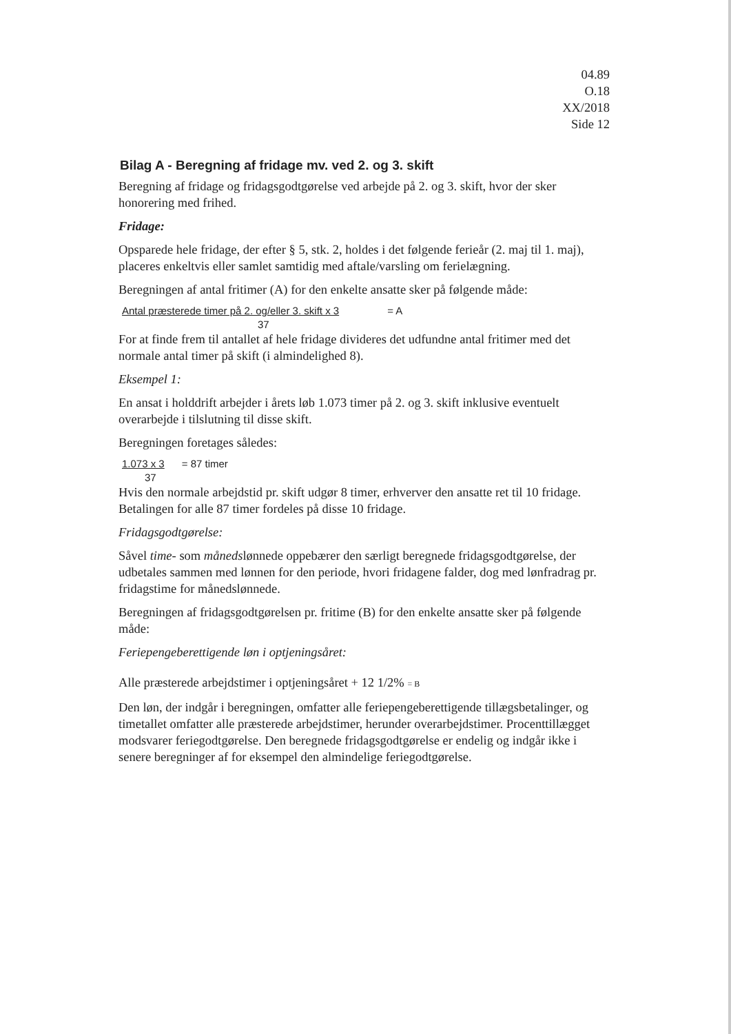04.89
O.18
XX/2018
Side 12
Bilag A - Beregning af fridage mv. ved 2. og 3. skift
Beregning af fridage og fridagsgodtgørelse ved arbejde på 2. og 3. skift, hvor der sker honorering med frihed.
Fridage:
Opsparede hele fridage, der efter § 5, stk. 2, holdes i det følgende ferieår (2. maj til 1. maj), placeres enkeltvis eller samlet samtidig med aftale/varsling om ferielægning.
Beregningen af antal fritimer (A) for den enkelte ansatte sker på følgende måde:
Antal præsterede timer på 2. og/eller 3. skift x 3 = A
37
For at finde frem til antallet af hele fridage divideres det udfundne antal fritimer med det normale antal timer på skift (i almindelighed 8).
Eksempel 1:
En ansat i holddrift arbejder i årets løb 1.073 timer på 2. og 3. skift inklusive eventuelt overarbejde i tilslutning til disse skift.
Beregningen foretages således:
1.073 x 3 = 87 timer
37
Hvis den normale arbejdstid pr. skift udgør 8 timer, erhverver den ansatte ret til 10 fridage. Betalingen for alle 87 timer fordeles på disse 10 fridage.
Fridagsgodtgørelse:
Såvel time- som månedslønnede oppebærer den særligt beregnede fridagsgodtgørelse, der udbetales sammen med lønnen for den periode, hvori fridagene falder, dog med lønfradrag pr. fridagstime for månedslønnede.
Beregningen af fridagsgodtgørelsen pr. fritime (B) for den enkelte ansatte sker på følgende måde:
Feriepengeberettigende løn i optjeningsåret:
Alle præsterede arbejdstimer i optjeningsåret + 12 1/2% = B
Den løn, der indgår i beregningen, omfatter alle feriepengeberettigende tillægsbetalinger, og timetallet omfatter alle præsterede arbejdstimer, herunder overarbejdstimer. Procenttillægget modsvarer feriegodtgørelse. Den beregnede fridagsgodtgørelse er endelig og indgår ikke i senere beregninger af for eksempel den almindelige feriegodtgørelse.